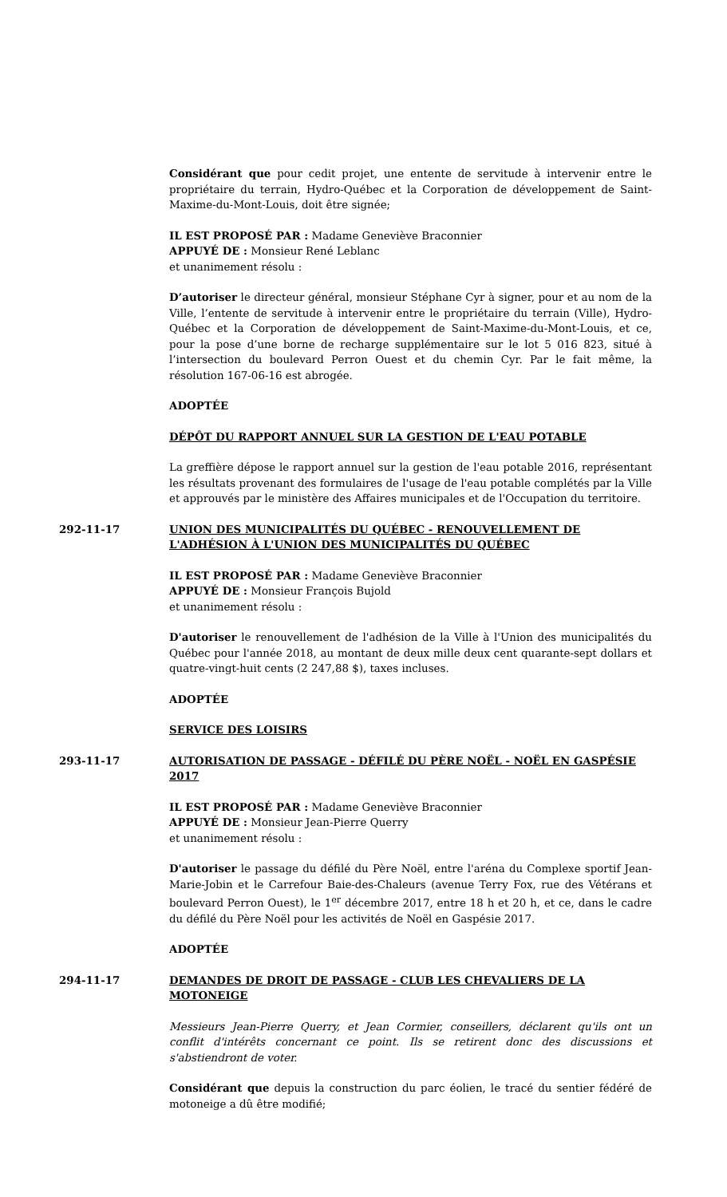Considérant que pour cedit projet, une entente de servitude à intervenir entre le propriétaire du terrain, Hydro-Québec et la Corporation de développement de Saint-Maxime-du-Mont-Louis, doit être signée;
IL EST PROPOSÉ PAR : Madame Geneviève Braconnier
APPUYÉ DE : Monsieur René Leblanc
et unanimement résolu :
D’autoriser le directeur général, monsieur Stéphane Cyr à signer, pour et au nom de la Ville, l’entente de servitude à intervenir entre le propriétaire du terrain (Ville), Hydro-Québec et la Corporation de développement de Saint-Maxime-du-Mont-Louis, et ce, pour la pose d’une borne de recharge supplémentaire sur le lot 5 016 823, situé à l’intersection du boulevard Perron Ouest et du chemin Cyr. Par le fait même, la résolution 167-06-16 est abrogée.
ADOPTÉE
DÉPÔT DU RAPPORT ANNUEL SUR LA GESTION DE L'EAU POTABLE
La greffière dépose le rapport annuel sur la gestion de l'eau potable 2016, représentant les résultats provenant des formulaires de l'usage de l'eau potable complétés par la Ville et approuvés par le ministère des Affaires municipales et de l'Occupation du territoire.
292-11-17 UNION DES MUNICIPALITÉS DU QUÉBEC - RENOUVELLEMENT DE L'ADHÉSION À L'UNION DES MUNICIPALITÉS DU QUÉBEC
IL EST PROPOSÉ PAR : Madame Geneviève Braconnier
APPUYÉ DE : Monsieur François Bujold
et unanimement résolu :
D'autoriser le renouvellement de l'adhésion de la Ville à l'Union des municipalités du Québec pour l'année 2018, au montant de deux mille deux cent quarante-sept dollars et quatre-vingt-huit cents (2 247,88 $), taxes incluses.
ADOPTÉE
SERVICE DES LOISIRS
293-11-17 AUTORISATION DE PASSAGE - DÉFILÉ DU PÈRE NOËL - NOËL EN GASPÉSIE 2017
IL EST PROPOSÉ PAR : Madame Geneviève Braconnier
APPUYÉ DE : Monsieur Jean-Pierre Querry
et unanimement résolu :
D'autoriser le passage du défilé du Père Noël, entre l'aréna du Complexe sportif Jean-Marie-Jobin et le Carrefour Baie-des-Chaleurs (avenue Terry Fox, rue des Vétérans et boulevard Perron Ouest), le 1<sup>er</sup> décembre 2017, entre 18 h et 20 h, et ce, dans le cadre du défilé du Père Noël pour les activités de Noël en Gaspésie 2017.
ADOPTÉE
294-11-17 DEMANDES DE DROIT DE PASSAGE - CLUB LES CHEVALIERS DE LA MOTONEIGE
Messieurs Jean-Pierre Querry, et Jean Cormier, conseillers, déclarent qu'ils ont un conflit d'intérêts concernant ce point. Ils se retirent donc des discussions et s'abstiendront de voter.
Considérant que depuis la construction du parc éolien, le tracé du sentier fédéré de motoneige a dû être modifié;